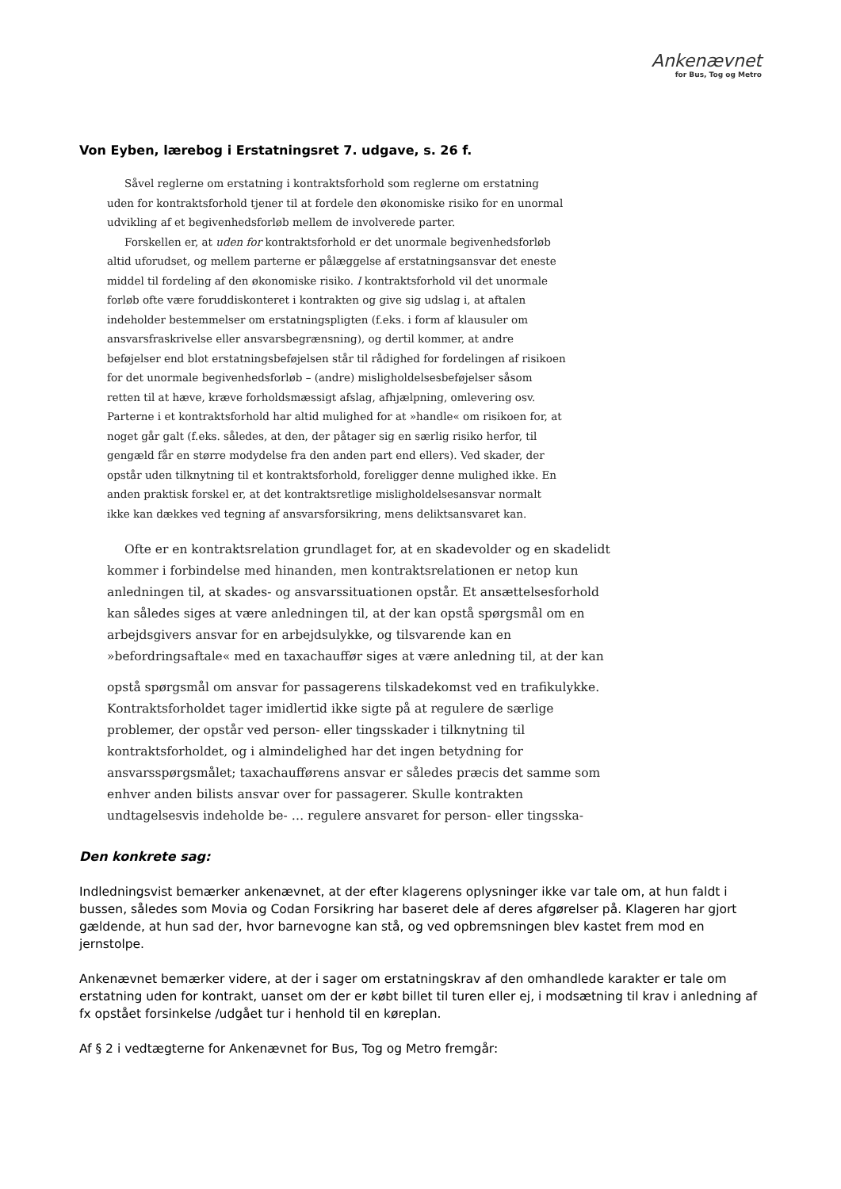Ankenævnet
for Bus, Tog og Metro
Von Eyben, lærebog i Erstatningsret 7. udgave, s. 26 f.
Såvel reglerne om erstatning i kontraktsforhold som reglerne om erstatning uden for kontraktsforhold tjener til at fordele den økonomiske risiko for en unormal udvikling af et begivenhedsforløb mellem de involverede parter.
Forskellen er, at uden for kontraktsforhold er det unormale begivenhedsforløb altid uforudset, og mellem parterne er pålæggelse af erstatningsansvar det eneste middel til fordeling af den økonomiske risiko. I kontraktsforhold vil det unormale forløb ofte være foruddiskonteret i kontrakten og give sig udslag i, at aftalen indeholder bestemmelser om erstatningspligten (f.eks. i form af klausuler om ansvarsfraskrivelse eller ansvarsbegrænsning), og dertil kommer, at andre beføjelser end blot erstatningsbeføjelsen står til rådighed for fordelingen af risikoen for det unormale begivenhedsforløb – (andre) misligholdelsesbeføjelser såsom retten til at hæve, kræve forholdsmæssigt afslag, afhjælpning, omlevering osv. Parterne i et kontraktsforhold har altid mulighed for at »handle« om risikoen for, at noget går galt (f.eks. således, at den, der påtager sig en særlig risiko herfor, til gengæld får en større modydelse fra den anden part end ellers). Ved skader, der opstår uden tilknytning til et kontraktsforhold, foreligger denne mulighed ikke. En anden praktisk forskel er, at det kontraktsretlige misligholdelsesansvar normalt ikke kan dækkes ved tegning af ansvarsforsikring, mens deliktsansvaret kan.
Ofte er en kontraktsrelation grundlaget for, at en skadevolder og en skadelidt kommer i forbindelse med hinanden, men kontraktsrelationen er netop kun anledningen til, at skades- og ansvarssituationen opstår. Et ansættelsesforhold kan således siges at være anledningen til, at der kan opstå spørgsmål om en arbejdsgivers ansvar for en arbejdsulykke, og tilsvarende kan en »befordringsaftale« med en taxachauffør siges at være anledning til, at der kan
opstå spørgsmål om ansvar for passagerens tilskadekomst ved en trafikulykke. Kontraktsforholdet tager imidlertid ikke sigte på at regulere de særlige problemer, der opstår ved person- eller tingsskader i tilknytning til kontraktsforholdet, og i almindelighed har det ingen betydning for ansvarsspørgsmålet; taxachaufførens ansvar er således præcis det samme som enhver anden bilists ansvar over for passagerer. Skulle kontrakten undtagelsesvis indeholde be- … regulere ansvaret for person- eller tingsska-
Den konkrete sag:
Indledningsvist bemærker ankenævnet, at der efter klagerens oplysninger ikke var tale om, at hun faldt i bussen, således som Movia og Codan Forsikring har baseret dele af deres afgørelser på. Klageren har gjort gældende, at hun sad der, hvor barnevogne kan stå, og ved opbremsningen blev kastet frem mod en jernstolpe.
Ankenævnet bemærker videre, at der i sager om erstatningskrav af den omhandlede karakter er tale om erstatning uden for kontrakt, uanset om der er købt billet til turen eller ej, i modsætning til krav i anledning af fx opstået forsinkelse /udgået tur i henhold til en køreplan.
Af § 2 i vedtægterne for Ankenævnet for Bus, Tog og Metro fremgår: